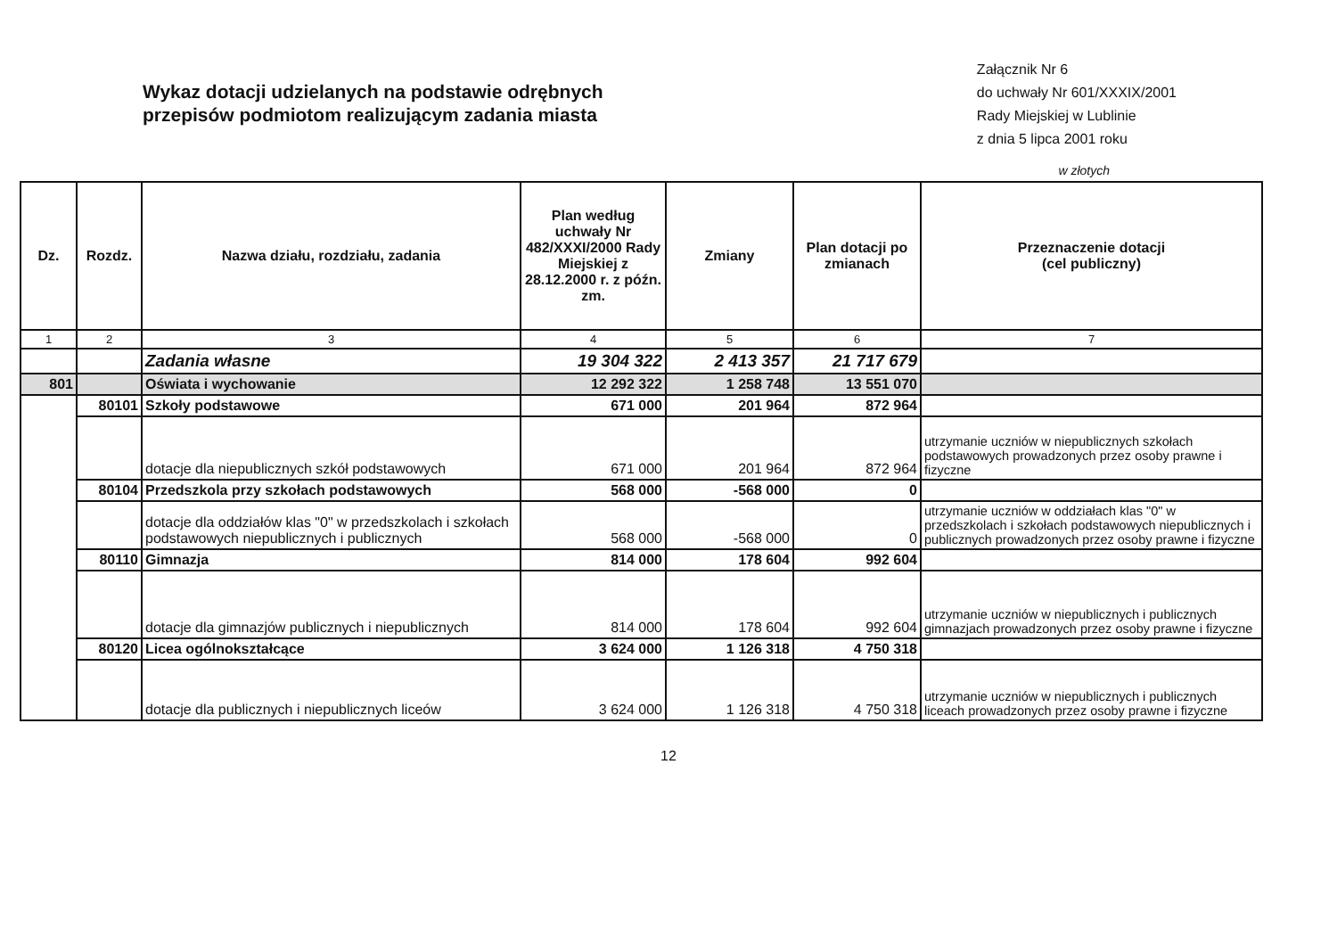Wykaz dotacji udzielanych na podstawie odrębnych
przepisów podmiotom realizującym zadania miasta
Załącznik Nr 6
do uchwały Nr 601/XXXIX/2001
Rady Miejskiej w Lublinie
z dnia 5 lipca 2001 roku
w złotych
| Dz. | Rozdz. | Nazwa działu, rozdziału, zadania | Plan według uchwały Nr 482/XXXI/2000 Rady Miejskiej z 28.12.2000 r. z późn. zm. | Zmiany | Plan dotacji po zmianach | Przeznaczenie dotacji (cel publiczny) |
| --- | --- | --- | --- | --- | --- | --- |
| 1 | 2 | 3 | 4 | 5 | 6 | 7 |
| | | Zadania własne | 19 304 322 | 2 413 357 | 21 717 679 | |
| 801 | | Oświata i wychowanie | 12 292 322 | 1 258 748 | 13 551 070 | |
| | 80101 | Szkoły podstawowe | 671 000 | 201 964 | 872 964 | |
| | | dotacje dla niepublicznych szkół podstawowych | 671 000 | 201 964 | 872 964 | utrzymanie uczniów w niepublicznych szkołach podstawowych prowadzonych przez osoby prawne i fizyczne |
| | 80104 | Przedszkola przy szkołach podstawowych | 568 000 | -568 000 | 0 | |
| | | dotacje dla oddziałów klas "0" w przedszkolach i szkołach podstawowych niepublicznych i publicznych | 568 000 | -568 000 | 0 | utrzymanie uczniów w oddziałach klas "0" w przedszkolach i szkołach podstawowych niepublicznych i publicznych prowadzonych przez osoby prawne i fizyczne |
| | 80110 | Gimnazja | 814 000 | 178 604 | 992 604 | |
| | | dotacje dla gimnazjów publicznych i niepublicznych | 814 000 | 178 604 | 992 604 | utrzymanie uczniów w niepublicznych i publicznych gimnazjach prowadzonych przez osoby prawne i fizyczne |
| | 80120 | Licea ogólnokształcące | 3 624 000 | 1 126 318 | 4 750 318 | |
| | | dotacje dla publicznych i niepublicznych liceów | 3 624 000 | 1 126 318 | 4 750 318 | utrzymanie uczniów w niepublicznych i publicznych liceach prowadzonych przez osoby prawne i fizyczne |
12